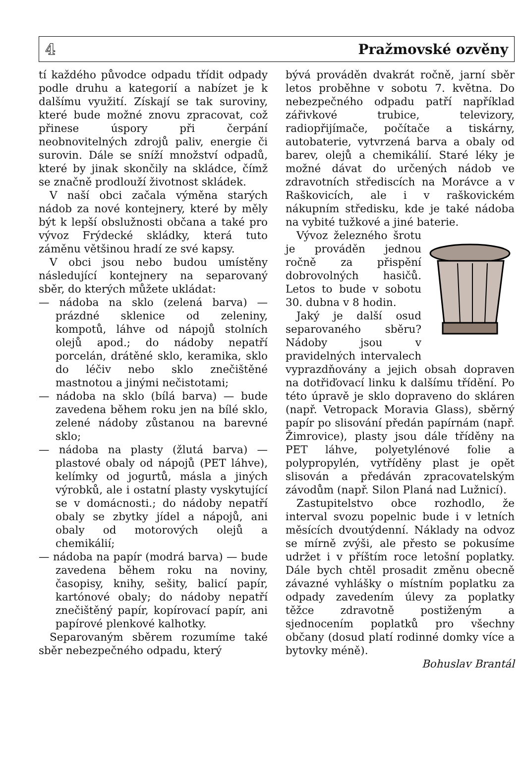4 Pražmovské ozvěny
tí každého původce odpadu třídit odpady podle druhu a kategorií a nabízet je k dalšímu využití. Získají se tak suroviny, které bude možné znovu zpracovat, což přinese úspory při čerpání neobnovitelných zdrojů paliv, energie či surovin. Dále se sníží množství odpadů, které by jinak skončily na skládce, čímž se značně prodlouží životnost skládek.
V naší obci začala výměna starých nádob za nové kontejnery, které by měly být k lepší obslužnosti občana a také pro vývoz Frýdecké skládky, která tuto záměnu většinou hradí ze své kapsy.
V obci jsou nebo budou umístěny následující kontejnery na separovaný sběr, do kterých můžete ukládat:
— nádoba na sklo (zelená barva) — prázdné sklenice od zeleniny, kompotů, láhve od nápojů stolních olejů apod.; do nádoby nepatří porcelán, drátěné sklo, keramika, sklo do léčiv nebo sklo znečištěné mastnotou a jinými nečistotami;
— nádoba na sklo (bílá barva) — bude zavedena během roku jen na bílé sklo, zelené nádoby zůstanou na barevné sklo;
— nádoba na plasty (žlutá barva) — plastové obaly od nápojů (PET láhve), kelímky od jogurtů, másla a jiných výrobků, ale i ostatní plasty vyskytující se v domácnosti.; do nádoby nepatří obaly se zbytky jídel a nápojů, ani obaly od motorových olejů a chemikálií;
— nádoba na papír (modrá barva) — bude zavedena během roku na noviny, časopisy, knihy, sešity, balicí papír, kartónové obaly; do nádoby nepatří znečištěný papír, kopírovací papír, ani papírové plenkové kalhotky.
Separovaným sběrem rozumíme také sběr nebezpečného odpadu, který
bývá prováděn dvakrát ročně, jarní sběr letos proběhne v sobotu 7. května. Do nebezpečného odpadu patří například zářivkové trubice, televizory, radiopřijímače, počítače a tiskárny, autobaterie, vytvrzená barva a obaly od barev, olejů a chemikálií. Staré léky je možné dávat do určených nádob ve zdravotních střediscích na Morávce a v Raškovicích, ale i v raškovickém nákupním středisku, kde je také nádoba na vybité tužkové a jiné baterie.
Vývoz železného šrotu je prováděn jednou ročně za přispění dobrovolných hasičů. Letos to bude v sobotu 30. dubna v 8 hodin.
Jaký je další osud separovaného sběru? Nádoby jsou v pravidelných intervalech vyprazdňovány a jejich obsah dopraven na dotřiďovací linku k dalšímu třídění. Po této úpravě je sklo dopraveno do skláren (např. Vetropack Moravia Glass), sběrný papír po slisování předán papírnám (např. Žimrovice), plasty jsou dále tříděny na PET láhve, polyetylénové folie a polypropylén, vytříděny plast je opět slisován a předáván zpracovatelským závodům (např. Silon Planá nad Lužnicí).
Zastupitelstvo obce rozhodlo, že interval svozu popelnic bude i v letních měsících dvoutýdenní. Náklady na odvoz se mírně zvýši, ale přesto se pokusíme udržet i v příštím roce letošní poplatky. Dále bych chtěl prosadit změnu obecně závazné vyhlášky o místním poplatku za odpady zavedením úlevy za poplatky těžce zdravotně postiženým a sjednocením poplatků pro všechny občany (dosud platí rodinné domky více a bytovky méně).
Bohuslav Brantál